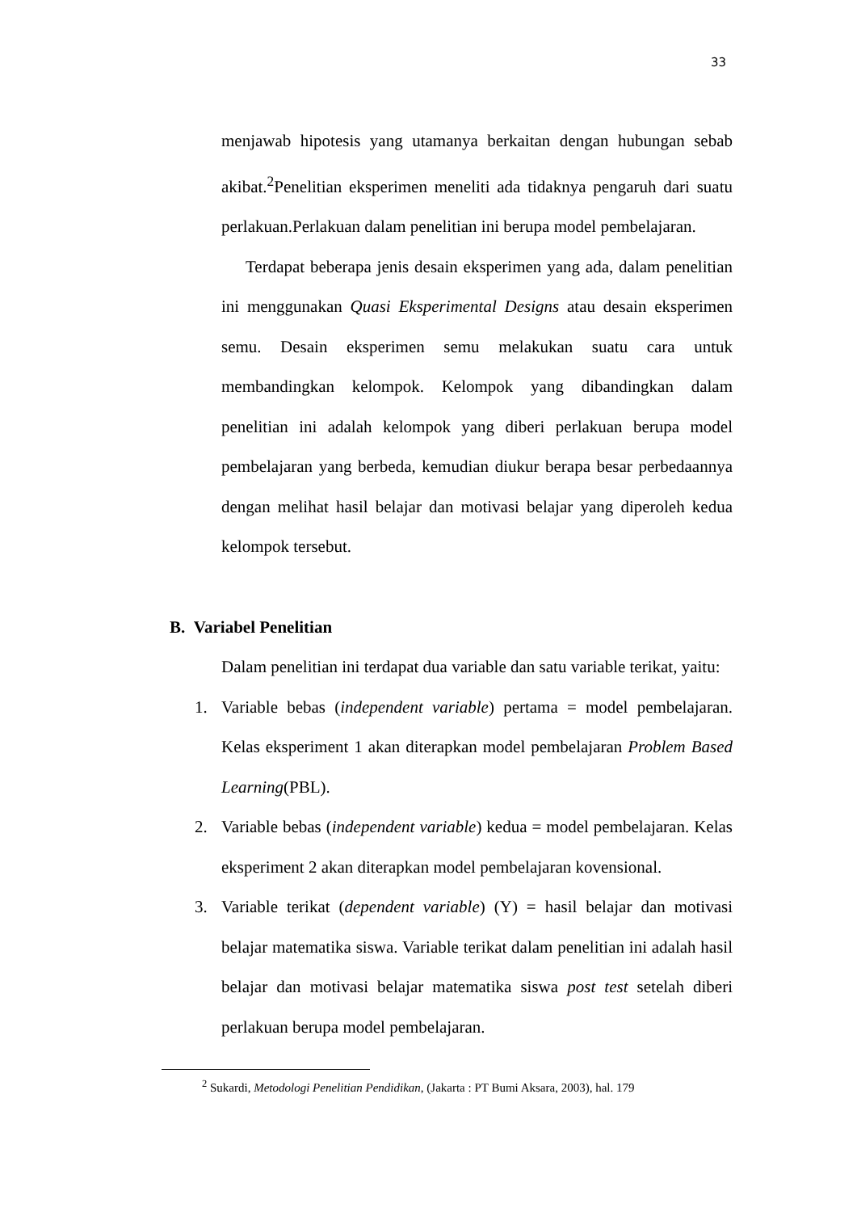33
menjawab hipotesis yang utamanya berkaitan dengan hubungan sebab akibat.<sup>2</sup>Penelitian eksperimen meneliti ada tidaknya pengaruh dari suatu perlakuan.Perlakuan dalam penelitian ini berupa model pembelajaran.
Terdapat beberapa jenis desain eksperimen yang ada, dalam penelitian ini menggunakan Quasi Eksperimental Designs atau desain eksperimen semu. Desain eksperimen semu melakukan suatu cara untuk membandingkan kelompok. Kelompok yang dibandingkan dalam penelitian ini adalah kelompok yang diberi perlakuan berupa model pembelajaran yang berbeda, kemudian diukur berapa besar perbedaannya dengan melihat hasil belajar dan motivasi belajar yang diperoleh kedua kelompok tersebut.
B. Variabel Penelitian
Dalam penelitian ini terdapat dua variable dan satu variable terikat, yaitu:
1. Variable bebas (independent variable) pertama = model pembelajaran. Kelas eksperiment 1 akan diterapkan model pembelajaran Problem Based Learning(PBL).
2. Variable bebas (independent variable) kedua = model pembelajaran. Kelas eksperiment 2 akan diterapkan model pembelajaran kovensional.
3. Variable terikat (dependent variable) (Y) = hasil belajar dan motivasi belajar matematika siswa. Variable terikat dalam penelitian ini adalah hasil belajar dan motivasi belajar matematika siswa post test setelah diberi perlakuan berupa model pembelajaran.
<sup>2</sup> Sukardi, Metodologi Penelitian Pendidikan, (Jakarta : PT Bumi Aksara, 2003), hal. 179